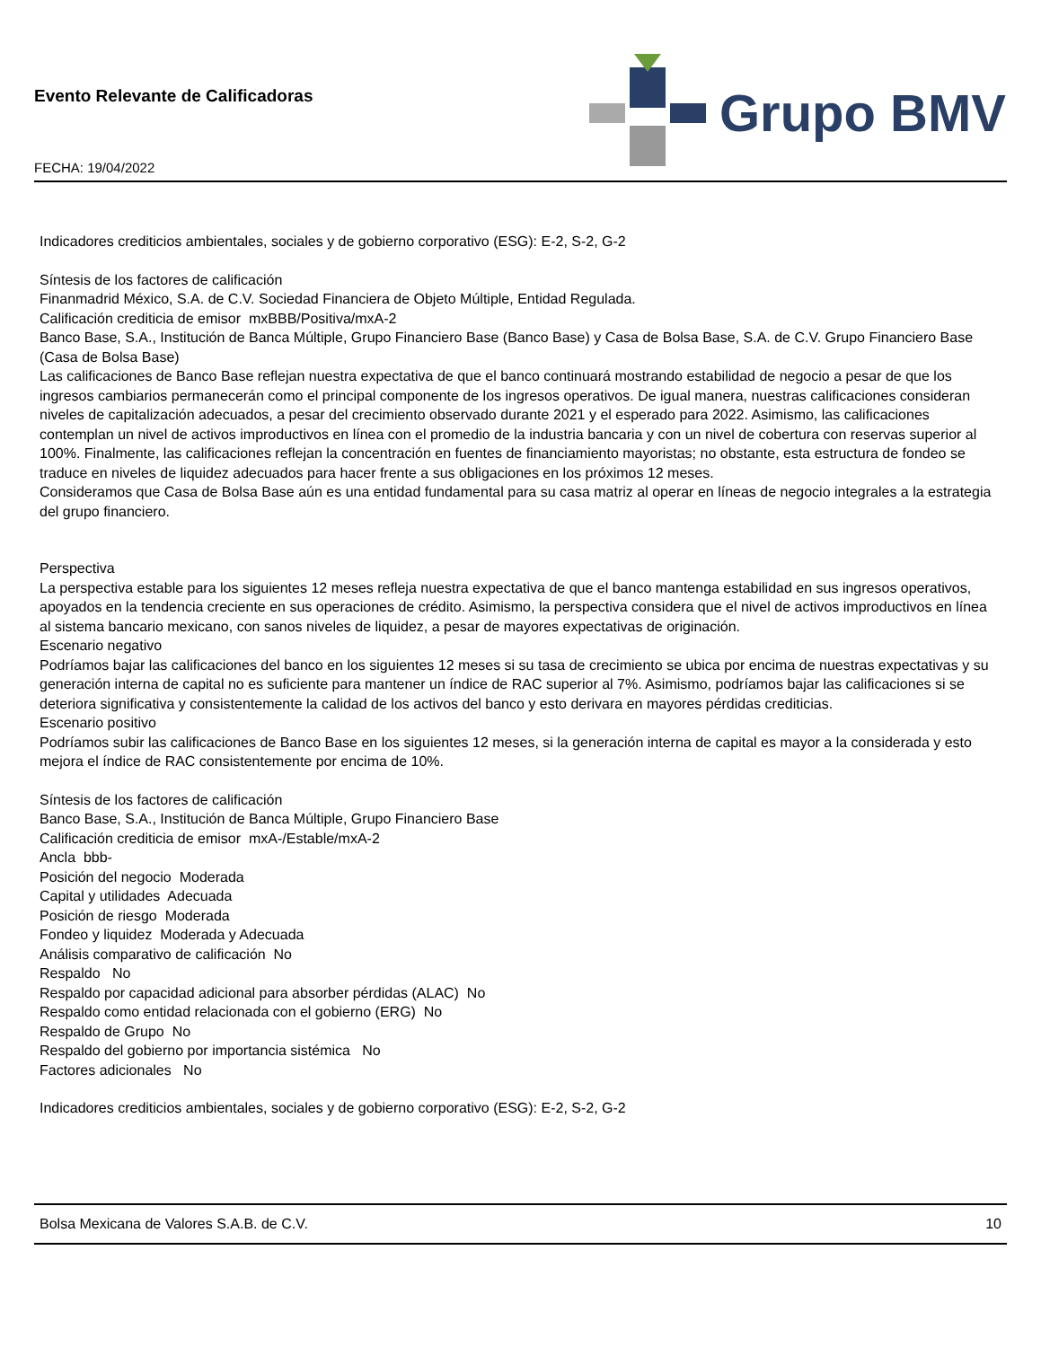Evento Relevante de Calificadoras
FECHA: 19/04/2022
Grupo BMV
Indicadores crediticios ambientales, sociales y de gobierno corporativo (ESG): E-2, S-2, G-2
Síntesis de los factores de calificación
Finanmadrid México, S.A. de C.V. Sociedad Financiera de Objeto Múltiple, Entidad Regulada.
Calificación crediticia de emisor mxBBB/Positiva/mxA-2
Banco Base, S.A., Institución de Banca Múltiple, Grupo Financiero Base (Banco Base) y Casa de Bolsa Base, S.A. de C.V. Grupo Financiero Base (Casa de Bolsa Base)
Las calificaciones de Banco Base reflejan nuestra expectativa de que el banco continuará mostrando estabilidad de negocio a pesar de que los ingresos cambiarios permanecerán como el principal componente de los ingresos operativos. De igual manera, nuestras calificaciones consideran niveles de capitalización adecuados, a pesar del crecimiento observado durante 2021 y el esperado para 2022. Asimismo, las calificaciones contemplan un nivel de activos improductivos en línea con el promedio de la industria bancaria y con un nivel de cobertura con reservas superior al 100%. Finalmente, las calificaciones reflejan la concentración en fuentes de financiamiento mayoristas; no obstante, esta estructura de fondeo se traduce en niveles de liquidez adecuados para hacer frente a sus obligaciones en los próximos 12 meses.
Consideramos que Casa de Bolsa Base aún es una entidad fundamental para su casa matriz al operar en líneas de negocio integrales a la estrategia del grupo financiero.
Perspectiva
La perspectiva estable para los siguientes 12 meses refleja nuestra expectativa de que el banco mantenga estabilidad en sus ingresos operativos, apoyados en la tendencia creciente en sus operaciones de crédito. Asimismo, la perspectiva considera que el nivel de activos improductivos en línea al sistema bancario mexicano, con sanos niveles de liquidez, a pesar de mayores expectativas de originación.
Escenario negativo
Podríamos bajar las calificaciones del banco en los siguientes 12 meses si su tasa de crecimiento se ubica por encima de nuestras expectativas y su generación interna de capital no es suficiente para mantener un índice de RAC superior al 7%. Asimismo, podríamos bajar las calificaciones si se deteriora significativa y consistentemente la calidad de los activos del banco y esto derivara en mayores pérdidas crediticias.
Escenario positivo
Podríamos subir las calificaciones de Banco Base en los siguientes 12 meses, si la generación interna de capital es mayor a la considerada y esto mejora el índice de RAC consistentemente por encima de 10%.
Síntesis de los factores de calificación
Banco Base, S.A., Institución de Banca Múltiple, Grupo Financiero Base
Calificación crediticia de emisor mxA-/Estable/mxA-2
Ancla bbb-
Posición del negocio Moderada
Capital y utilidades Adecuada
Posición de riesgo Moderada
Fondeo y liquidez Moderada y Adecuada
Análisis comparativo de calificación No
Respaldo No
Respaldo por capacidad adicional para absorber pérdidas (ALAC) No
Respaldo como entidad relacionada con el gobierno (ERG) No
Respaldo de Grupo No
Respaldo del gobierno por importancia sistémica No
Factores adicionales No
Indicadores crediticios ambientales, sociales y de gobierno corporativo (ESG): E-2, S-2, G-2
Bolsa Mexicana de Valores S.A.B. de C.V. 10